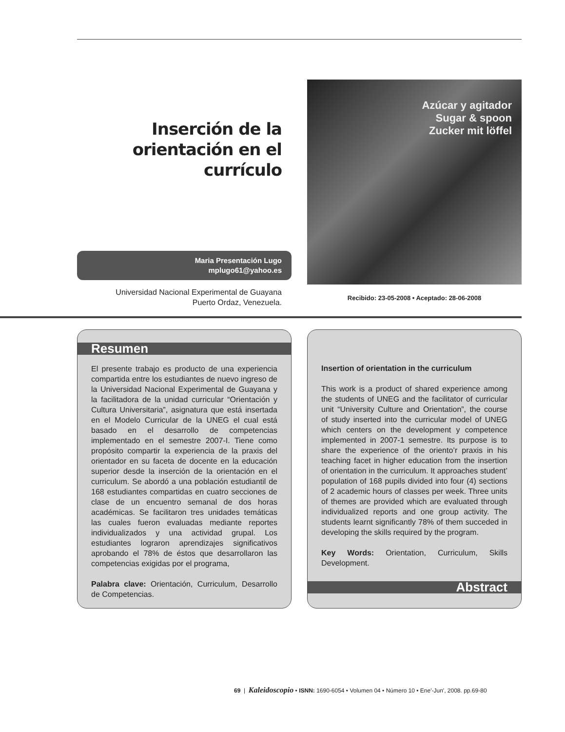Inserción de la orientación en el currículo
Maria Presentación Lugo
mplugo61@yahoo.es
Universidad Nacional Experimental de Guayana
Puerto Ordaz, Venezuela.
Azúcar y agitador
Sugar & spoon
Zucker mit löffel
Recibido: 23-05-2008 • Aceptado: 28-06-2008
Resumen
El presente trabajo es producto de una experiencia compartida entre los estudiantes de nuevo ingreso de la Universidad Nacional Experimental de Guayana y la facilitadora de la unidad curricular “Orientación y Cultura Universitaria”, asignatura que está insertada en el Modelo Curricular de la UNEG el cual está basado en el desarrollo de competencias implementado en el semestre 2007-I. Tiene como propósito compartir la experiencia de la praxis del orientador en su faceta de docente en la educación superior desde la inserción de la orientación en el curriculum. Se abordó a una población estudiantil de 168 estudiantes compartidas en cuatro secciones de clase de un encuentro semanal de dos horas académicas. Se facilitaron tres unidades temáticas las cuales fueron evaluadas mediante reportes individualizados y una actividad grupal. Los estudiantes lograron aprendizajes significativos aprobando el 78% de éstos que desarrollaron las competencias exigidas por el programa,
Palabra clave: Orientación, Curriculum, Desarrollo de Competencias.
Insertion of orientation in the curriculum
This work is a product of shared experience among the students of UNEG and the facilitator of curricular unit “University Culture and Orientation”, the course of study inserted into the curricular model of UNEG which centers on the development y competence implemented in 2007-1 semestre. Its purpose is to share the experience of the oriento’r praxis in his teaching facet in higher education from the insertion of orientation in the curriculum. It approaches student’ population of 168 pupils divided into four (4) sections of 2 academic hours of classes per week. Three units of themes are provided which are evaluated through individualized reports and one group activity. The students learnt significantly 78% of them succeded in developing the skills required by the program.
Key Words: Orientation, Curriculum, Skills Development.
Abstract
69 | Kaleidoscopio • ISNN: 1690-6054 • Volumen 04 • Número 10 • Ene'-Jun', 2008. pp.69-80